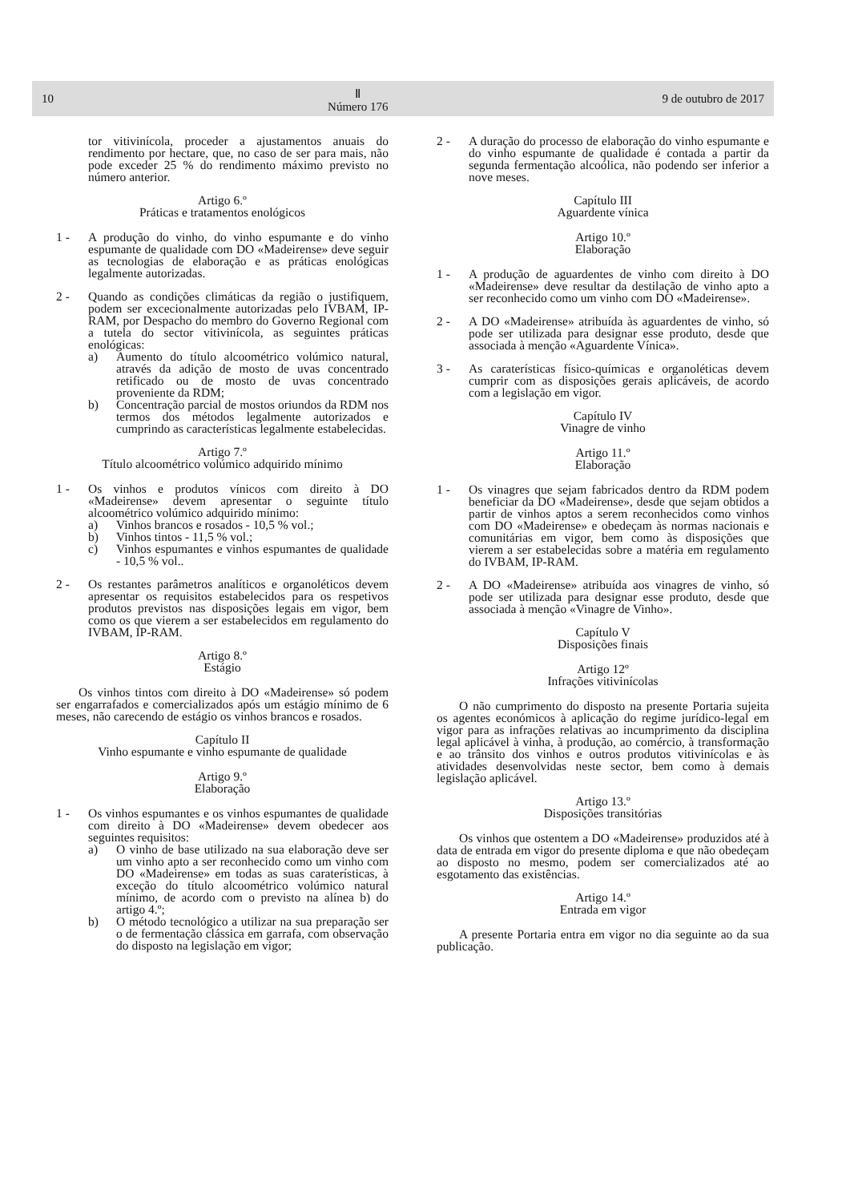10 Ⅱ
Número 176 9 de outubro de 2017
tor vitivinícola, proceder a ajustamentos anuais do rendimento por hectare, que, no caso de ser para mais, não pode exceder 25 % do rendimento máximo previsto no número anterior.
Artigo 6.º
Práticas e tratamentos enológicos
1 - A produção do vinho, do vinho espumante e do vinho espumante de qualidade com DO «Madeirense» deve seguir as tecnologias de elaboração e as práticas enológicas legalmente autorizadas.
2 - Quando as condições climáticas da região o justifiquem, podem ser excecionalmente autorizadas pelo IVBAM, IP-RAM, por Despacho do membro do Governo Regional com a tutela do sector vitivinícola, as seguintes práticas enológicas:
a) Aumento do título alcoométrico volúmico natural, através da adição de mosto de uvas concentrado retificado ou de mosto de uvas concentrado proveniente da RDM;
b) Concentração parcial de mostos oriundos da RDM nos termos dos métodos legalmente autorizados e cumprindo as características legalmente estabelecidas.
Artigo 7.º
Título alcoométrico volúmico adquirido mínimo
1 - Os vinhos e produtos vínicos com direito à DO «Madeirense» devem apresentar o seguinte título alcoométrico volúmico adquirido mínimo:
a) Vinhos brancos e rosados - 10,5 % vol.;
b) Vinhos tintos - 11,5 % vol.;
c) Vinhos espumantes e vinhos espumantes de qualidade - 10,5 % vol..
2 - Os restantes parâmetros analíticos e organoléticos devem apresentar os requisitos estabelecidos para os respetivos produtos previstos nas disposições legais em vigor, bem como os que vierem a ser estabelecidos em regulamento do IVBAM, IP-RAM.
Artigo 8.º
Estágio
Os vinhos tintos com direito à DO «Madeirense» só podem ser engarrafados e comercializados após um estágio mínimo de 6 meses, não carecendo de estágio os vinhos brancos e rosados.
Capítulo II
Vinho espumante e vinho espumante de qualidade
Artigo 9.º
Elaboração
1 - Os vinhos espumantes e os vinhos espumantes de qualidade com direito à DO «Madeirense» devem obedecer aos seguintes requisitos:
a) O vinho de base utilizado na sua elaboração deve ser um vinho apto a ser reconhecido como um vinho com DO «Madeirense» em todas as suas caraterísticas, à exceção do título alcoométrico volúmico natural mínimo, de acordo com o previsto na alínea b) do artigo 4.º;
b) O método tecnológico a utilizar na sua preparação ser o de fermentação clássica em garrafa, com observação do disposto na legislação em vigor;
2 - A duração do processo de elaboração do vinho espumante e do vinho espumante de qualidade é contada a partir da segunda fermentação alcoólica, não podendo ser inferior a nove meses.
Capítulo III
Aguardente vínica
Artigo 10.º
Elaboração
1 - A produção de aguardentes de vinho com direito à DO «Madeirense» deve resultar da destilação de vinho apto a ser reconhecido como um vinho com DO «Madeirense».
2 - A DO «Madeirense» atribuída às aguardentes de vinho, só pode ser utilizada para designar esse produto, desde que associada à menção «Aguardente Vínica».
3 - As caraterísticas físico-químicas e organoléticas devem cumprir com as disposições gerais aplicáveis, de acordo com a legislação em vigor.
Capítulo IV
Vinagre de vinho
Artigo 11.º
Elaboração
1 - Os vinagres que sejam fabricados dentro da RDM podem beneficiar da DO «Madeirense», desde que sejam obtidos a partir de vinhos aptos a serem reconhecidos como vinhos com DO «Madeirense» e obedeçam às normas nacionais e comunitárias em vigor, bem como às disposições que vierem a ser estabelecidas sobre a matéria em regulamento do IVBAM, IP-RAM.
2 - A DO «Madeirense» atribuída aos vinagres de vinho, só pode ser utilizada para designar esse produto, desde que associada à menção «Vinagre de Vinho».
Capítulo V
Disposições finais
Artigo 12º
Infrações vitivinícolas
O não cumprimento do disposto na presente Portaria sujeita os agentes económicos à aplicação do regime jurídico-legal em vigor para as infrações relativas ao incumprimento da disciplina legal aplicável à vinha, à produção, ao comércio, à transformação e ao trânsito dos vinhos e outros produtos vitivinícolas e às atividades desenvolvidas neste sector, bem como à demais legislação aplicável.
Artigo 13.º
Disposições transitórias
Os vinhos que ostentem a DO «Madeirense» produzidos até à data de entrada em vigor do presente diploma e que não obedeçam ao disposto no mesmo, podem ser comercializados até ao esgotamento das existências.
Artigo 14.º
Entrada em vigor
A presente Portaria entra em vigor no dia seguinte ao da sua publicação.